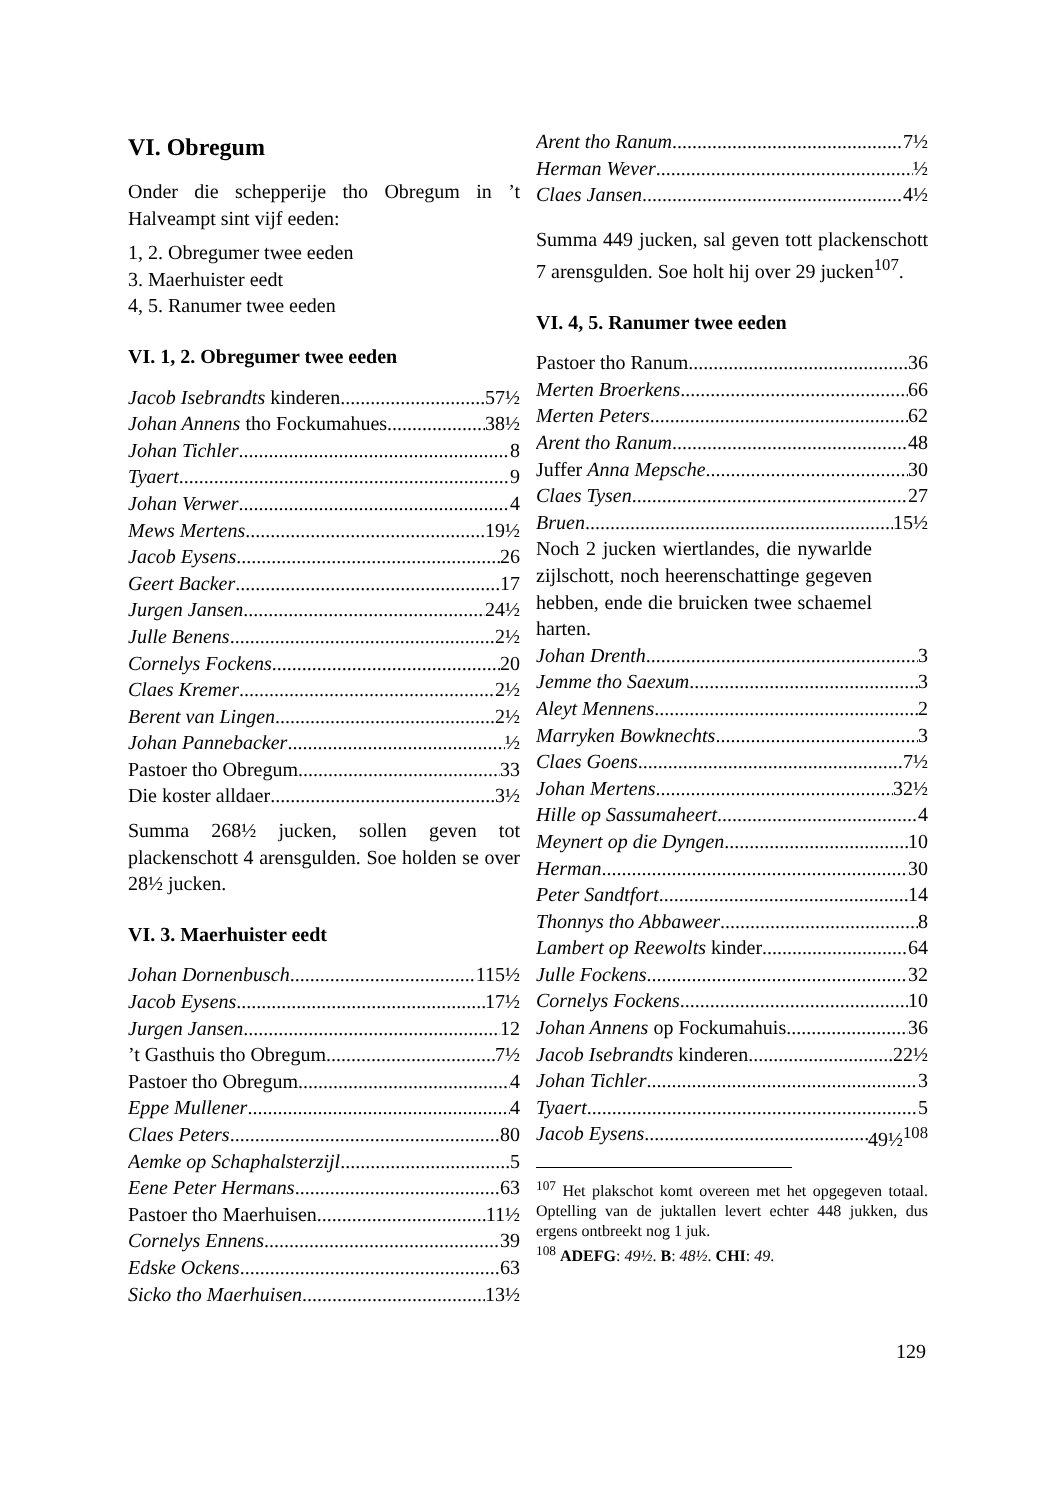VI. Obregum
Onder die schepperije tho Obregum in ’t Halveampt sint vijf eeden:
1, 2. Obregumer twee eeden
3. Maerhuister eedt
4, 5. Ranumer twee eeden
VI. 1, 2. Obregumer twee eeden
Jacob Isebrandts kinderen 57½
Johan Annens tho Fockumahues 38½
Johan Tichler 8
Tyaert 9
Johan Verwer 4
Mews Mertens 19½
Jacob Eysens 26
Geert Backer 17
Jurgen Jansen 24½
Julle Benens 2½
Cornelys Fockens 20
Claes Kremer 2½
Berent van Lingen 2½
Johan Pannebacker ½
Pastoer tho Obregum 33
Die koster alldaer 3½
Summa 268½ jucken, sollen geven tot plackenschott 4 arensgulden. Soe holden se over 28½ jucken.
VI. 3. Maerhuister eedt
Johan Dornenbusch 115½
Jacob Eysens 17½
Jurgen Jansen 12
’t Gasthuis tho Obregum 7½
Pastoer tho Obregum 4
Eppe Mullener 4
Claes Peters 80
Aemke op Schaphalsterzijl 5
Eene Peter Hermans 63
Pastoer tho Maerhuisen 11½
Cornelys Ennens 39
Edske Ockens 63
Sicko tho Maerhuisen 13½
Arent tho Ranum 7½
Herman Wever ½
Claes Jansen 4½
Summa 449 jucken, sal geven tott plackenschott 7 arensgulden. Soe holt hij over 29 jucken<sup>107</sup>.
VI. 4, 5. Ranumer twee eeden
Pastoer tho Ranum 36
Merten Broerkens 66
Merten Peters 62
Arent tho Ranum 48
Juffer Anna Mepsche 30
Claes Tysen 27
Bruen 15½
Noch 2 jucken wiertlandes, die nywarlde zijlschott, noch heerenschattinge gegeven hebben, ende die bruicken twee schaemel harten.
Johan Drenth 3
Jemme tho Saexum 3
Aleyt Mennens 2
Marryken Bowknechts 3
Claes Goens 7½
Johan Mertens 32½
Hille op Sassumaheert 4
Meynert op die Dyngen 10
Herman 30
Peter Sandtfort 14
Thonnys tho Abbaweer 8
Lambert op Reewolts kinder 64
Julle Fockens 32
Cornelys Fockens 10
Johan Annens op Fockumahuis 36
Jacob Isebrandts kinderen 22½
Johan Tichler 3
Tyaert 5
Jacob Eysens 49½<sup>108</sup>
<sup>107</sup> Het plakschot komt overeen met het opgegeven totaal. Optelling van de juktallen levert echter 448 jukken, dus ergens ontbreekt nog 1 juk.
<sup>108</sup> ADEFG: 49½. B: 48½. CHI: 49.
129